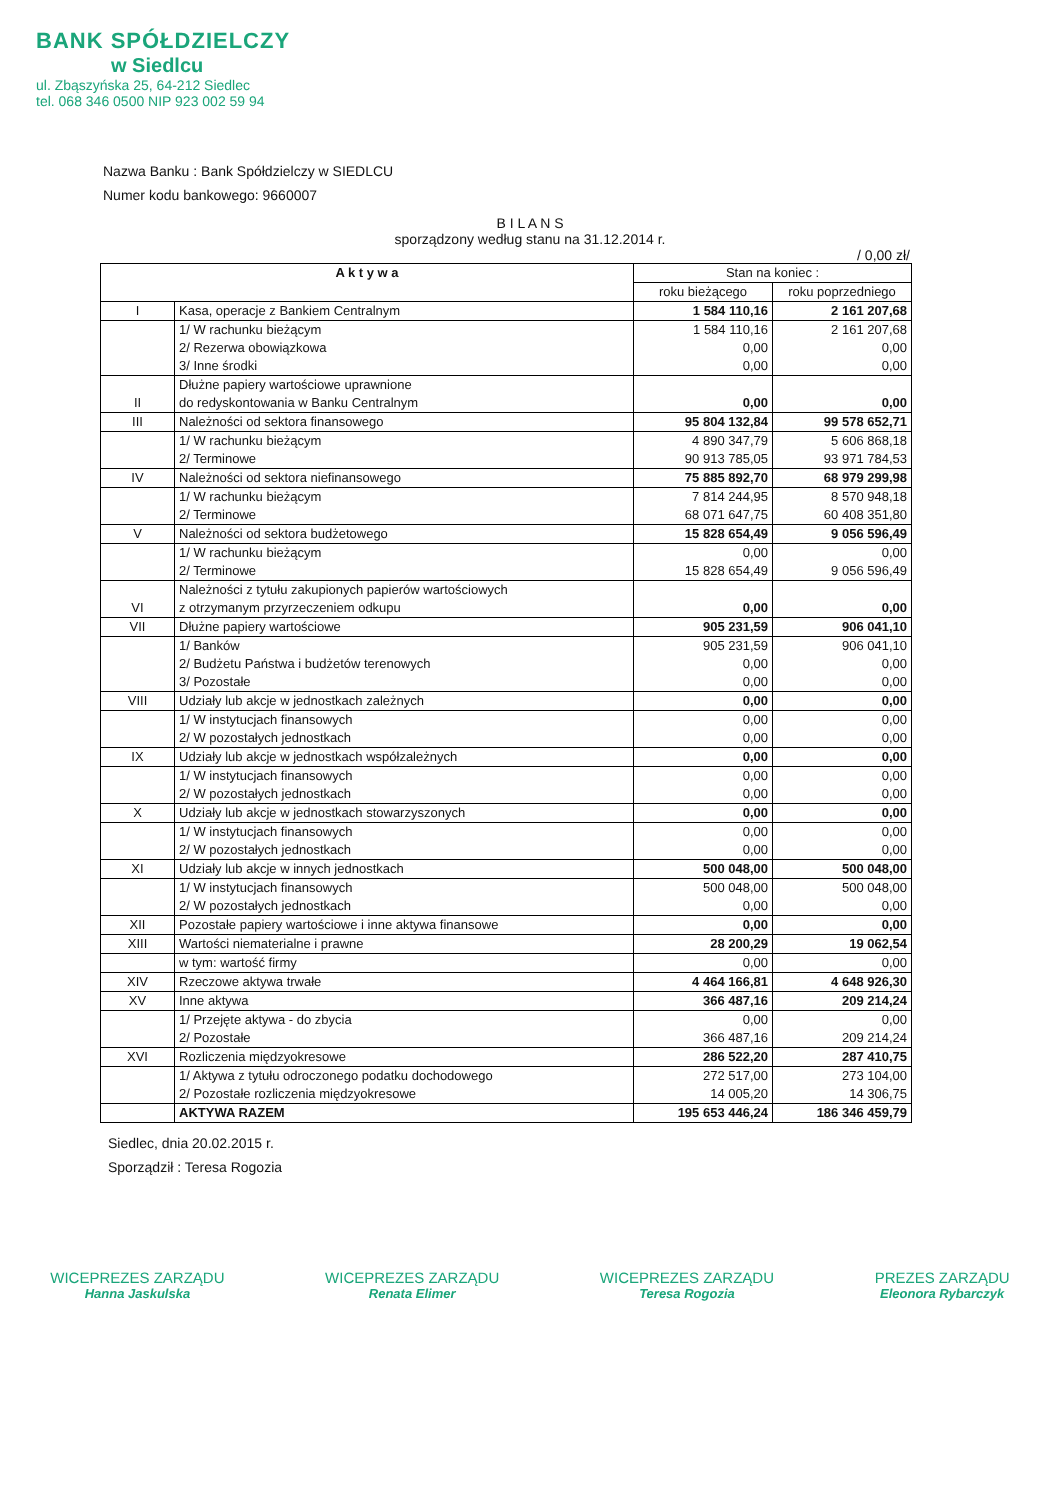BANK SPÓŁDZIELCZY
w Siedlcu
ul. Zbąszyńska 25, 64-212 Siedlec
tel. 068 346 0500 NIP 923 002 59 94
Nazwa Banku : Bank Spółdzielczy w SIEDLCU
Numer kodu bankowego: 9660007
B I L A N S
sporządzony według stanu na 31.12.2014 r.
/ 0,00 zł/
| A k t y w a | | Stan na koniec : | |
| --- | --- | --- | --- |
| | | roku bieżącego | roku poprzedniego |
| I | Kasa, operacje z Bankiem Centralnym | 1 584 110,16 | 2 161 207,68 |
| | 1/ W rachunku bieżącym 2/ Rezerwa obowiązkowa 3/ Inne środki | 1 584 110,16 0,00 0,00 | 2 161 207,68 0,00 0,00 |
| II | Dłużne papiery wartościowe uprawnione do redyskontowania w Banku Centralnym | 0,00 | 0,00 |
| III | Należności od sektora finansowego | 95 804 132,84 | 99 578 652,71 |
| | 1/ W rachunku bieżącym 2/ Terminowe | 4 890 347,79 90 913 785,05 | 5 606 868,18 93 971 784,53 |
| IV | Należności od sektora niefinansowego | 75 885 892,70 | 68 979 299,98 |
| | 1/ W rachunku bieżącym 2/ Terminowe | 7 814 244,95 68 071 647,75 | 8 570 948,18 60 408 351,80 |
| V | Należności od sektora budżetowego | 15 828 654,49 | 9 056 596,49 |
| | 1/ W rachunku bieżącym 2/ Terminowe | 0,00 15 828 654,49 | 0,00 9 056 596,49 |
| VI | Należności z tytułu zakupionych papierów wartościowych z otrzymanym przyrzeczeniem odkupu | 0,00 | 0,00 |
| VII | Dłużne papiery wartościowe | 905 231,59 | 906 041,10 |
| | 1/ Banków 2/ Budżetu Państwa i budżetów terenowych 3/ Pozostałe | 905 231,59 0,00 0,00 | 906 041,10 0,00 0,00 |
| VIII | Udziały lub akcje w jednostkach zależnych | 0,00 | 0,00 |
| | 1/ W instytucjach finansowych 2/ W pozostałych jednostkach | 0,00 0,00 | 0,00 0,00 |
| IX | Udziały lub akcje w jednostkach współzależnych | 0,00 | 0,00 |
| | 1/ W instytucjach finansowych 2/ W pozostałych jednostkach | 0,00 0,00 | 0,00 0,00 |
| X | Udziały lub akcje w jednostkach stowarzyszonych | 0,00 | 0,00 |
| | 1/ W instytucjach finansowych 2/ W pozostałych jednostkach | 0,00 0,00 | 0,00 0,00 |
| XI | Udziały lub akcje w innych jednostkach | 500 048,00 | 500 048,00 |
| | 1/ W instytucjach finansowych 2/ W pozostałych jednostkach | 500 048,00 0,00 | 500 048,00 0,00 |
| XII | Pozostałe papiery wartościowe i inne aktywa finansowe | 0,00 | 0,00 |
| XIII | Wartości niematerialne i prawne | 28 200,29 | 19 062,54 |
| | w tym: wartość firmy | 0,00 | 0,00 |
| XIV | Rzeczowe aktywa trwałe | 4 464 166,81 | 4 648 926,30 |
| XV | Inne aktywa | 366 487,16 | 209 214,24 |
| | 1/ Przejęte aktywa - do zbycia 2/ Pozostałe | 0,00 366 487,16 | 0,00 209 214,24 |
| XVI | Rozliczenia międzyokresowe | 286 522,20 | 287 410,75 |
| | 1/ Aktywa z tytułu odroczonego podatku dochodowego 2/ Pozostałe rozliczenia międzyokresowe | 272 517,00 14 005,20 | 273 104,00 14 306,75 |
| | AKTYWA RAZEM | 195 653 446,24 | 186 346 459,79 |
Siedlec, dnia 20.02.2015 r.
Sporządził : Teresa Rogozia
WICEPREZES ZARZĄDU
Hanna Jaskulska
WICEPREZES ZARZĄDU
Renata Elimer
WICEPREZES ZARZĄDU
Teresa Rogozia
PREZES ZARZĄDU
Eleonora Rybarczyk